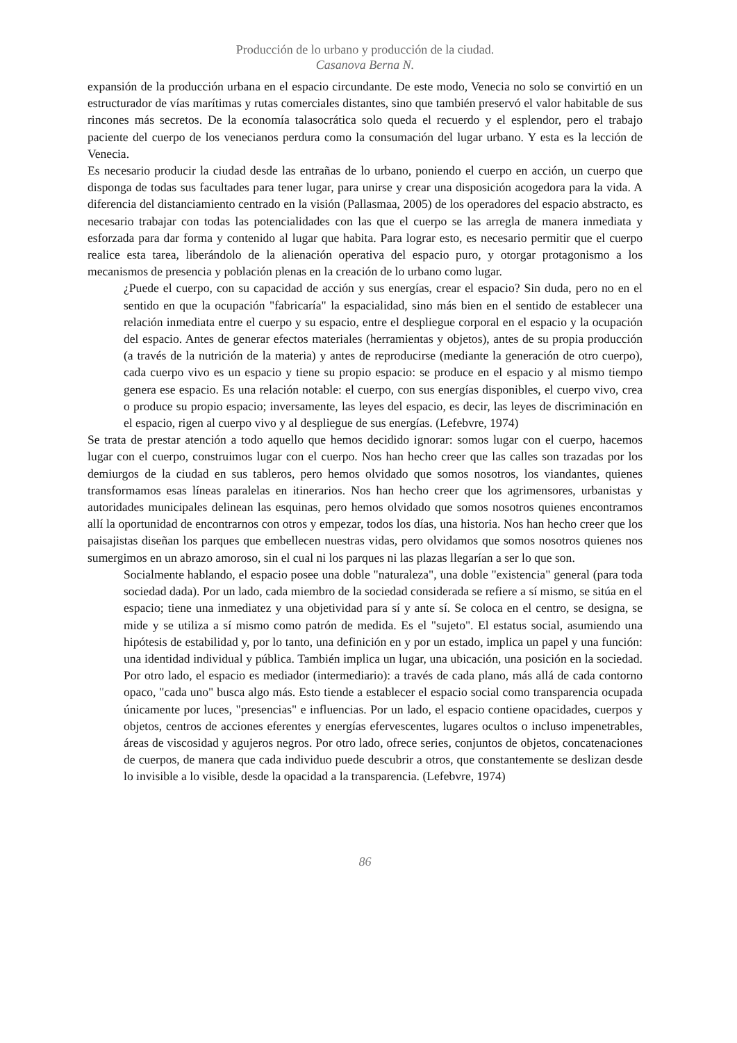Producción de lo urbano y producción de la ciudad.
Casanova Berna N.
expansión de la producción urbana en el espacio circundante. De este modo, Venecia no solo se convirtió en un estructurador de vías marítimas y rutas comerciales distantes, sino que también preservó el valor habitable de sus rincones más secretos. De la economía talasocrática solo queda el recuerdo y el esplendor, pero el trabajo paciente del cuerpo de los venecianos perdura como la consumación del lugar urbano. Y esta es la lección de Venecia.
Es necesario producir la ciudad desde las entrañas de lo urbano, poniendo el cuerpo en acción, un cuerpo que disponga de todas sus facultades para tener lugar, para unirse y crear una disposición acogedora para la vida. A diferencia del distanciamiento centrado en la visión (Pallasmaa, 2005) de los operadores del espacio abstracto, es necesario trabajar con todas las potencialidades con las que el cuerpo se las arregla de manera inmediata y esforzada para dar forma y contenido al lugar que habita. Para lograr esto, es necesario permitir que el cuerpo realice esta tarea, liberándolo de la alienación operativa del espacio puro, y otorgar protagonismo a los mecanismos de presencia y población plenas en la creación de lo urbano como lugar.
¿Puede el cuerpo, con su capacidad de acción y sus energías, crear el espacio? Sin duda, pero no en el sentido en que la ocupación "fabricaría" la espacialidad, sino más bien en el sentido de establecer una relación inmediata entre el cuerpo y su espacio, entre el despliegue corporal en el espacio y la ocupación del espacio. Antes de generar efectos materiales (herramientas y objetos), antes de su propia producción (a través de la nutrición de la materia) y antes de reproducirse (mediante la generación de otro cuerpo), cada cuerpo vivo es un espacio y tiene su propio espacio: se produce en el espacio y al mismo tiempo genera ese espacio. Es una relación notable: el cuerpo, con sus energías disponibles, el cuerpo vivo, crea o produce su propio espacio; inversamente, las leyes del espacio, es decir, las leyes de discriminación en el espacio, rigen al cuerpo vivo y al despliegue de sus energías. (Lefebvre, 1974)
Se trata de prestar atención a todo aquello que hemos decidido ignorar: somos lugar con el cuerpo, hacemos lugar con el cuerpo, construimos lugar con el cuerpo. Nos han hecho creer que las calles son trazadas por los demiurgos de la ciudad en sus tableros, pero hemos olvidado que somos nosotros, los viandantes, quienes transformamos esas líneas paralelas en itinerarios. Nos han hecho creer que los agrimensores, urbanistas y autoridades municipales delinean las esquinas, pero hemos olvidado que somos nosotros quienes encontramos allí la oportunidad de encontrarnos con otros y empezar, todos los días, una historia. Nos han hecho creer que los paisajistas diseñan los parques que embellecen nuestras vidas, pero olvidamos que somos nosotros quienes nos sumergimos en un abrazo amoroso, sin el cual ni los parques ni las plazas llegarían a ser lo que son.
Socialmente hablando, el espacio posee una doble "naturaleza", una doble "existencia" general (para toda sociedad dada). Por un lado, cada miembro de la sociedad considerada se refiere a sí mismo, se sitúa en el espacio; tiene una inmediatez y una objetividad para sí y ante sí. Se coloca en el centro, se designa, se mide y se utiliza a sí mismo como patrón de medida. Es el "sujeto". El estatus social, asumiendo una hipótesis de estabilidad y, por lo tanto, una definición en y por un estado, implica un papel y una función: una identidad individual y pública. También implica un lugar, una ubicación, una posición en la sociedad. Por otro lado, el espacio es mediador (intermediario): a través de cada plano, más allá de cada contorno opaco, "cada uno" busca algo más. Esto tiende a establecer el espacio social como transparencia ocupada únicamente por luces, "presencias" e influencias. Por un lado, el espacio contiene opacidades, cuerpos y objetos, centros de acciones eferentes y energías efervescentes, lugares ocultos o incluso impenetrables, áreas de viscosidad y agujeros negros. Por otro lado, ofrece series, conjuntos de objetos, concatenaciones de cuerpos, de manera que cada individuo puede descubrir a otros, que constantemente se deslizan desde lo invisible a lo visible, desde la opacidad a la transparencia. (Lefebvre, 1974)
86